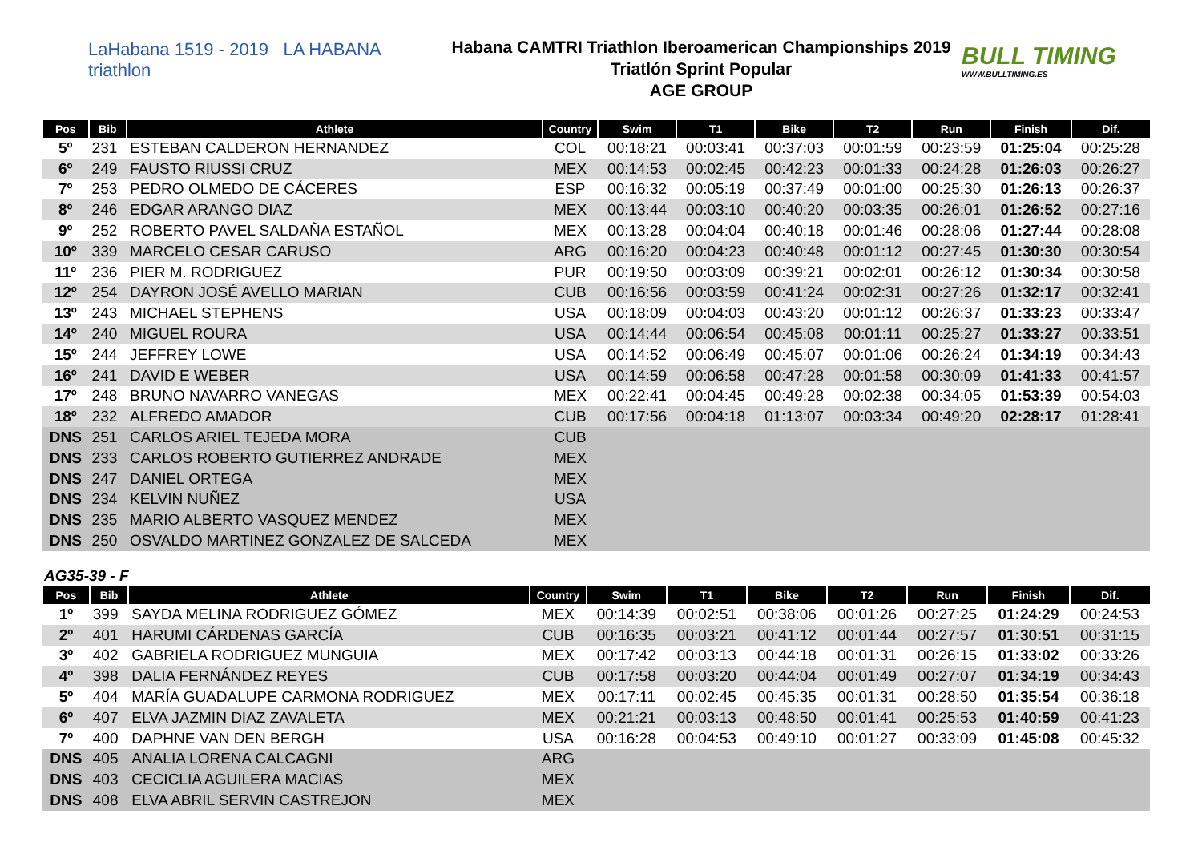LaHabana 1519 - 2019 LA HABANA triathlon
Habana CAMTRI Triathlon Iberoamerican Championships 2019
Triatlón Sprint Popular
AGE GROUP
BULL TIMING
WWW.BULLTIMING.ES
| Pos | Bib | Athlete | Country | Swim | T1 | Bike | T2 | Run | Finish | Dif. |
| --- | --- | --- | --- | --- | --- | --- | --- | --- | --- | --- |
| 5º | 231 | ESTEBAN CALDERON HERNANDEZ | COL | 00:18:21 | 00:03:41 | 00:37:03 | 00:01:59 | 00:23:59 | 01:25:04 | 00:25:28 |
| 6º | 249 | FAUSTO RIUSSI CRUZ | MEX | 00:14:53 | 00:02:45 | 00:42:23 | 00:01:33 | 00:24:28 | 01:26:03 | 00:26:27 |
| 7º | 253 | PEDRO OLMEDO DE CÁCERES | ESP | 00:16:32 | 00:05:19 | 00:37:49 | 00:01:00 | 00:25:30 | 01:26:13 | 00:26:37 |
| 8º | 246 | EDGAR ARANGO DIAZ | MEX | 00:13:44 | 00:03:10 | 00:40:20 | 00:03:35 | 00:26:01 | 01:26:52 | 00:27:16 |
| 9º | 252 | ROBERTO PAVEL SALDAÑA ESTAÑOL | MEX | 00:13:28 | 00:04:04 | 00:40:18 | 00:01:46 | 00:28:06 | 01:27:44 | 00:28:08 |
| 10º | 339 | MARCELO CESAR CARUSO | ARG | 00:16:20 | 00:04:23 | 00:40:48 | 00:01:12 | 00:27:45 | 01:30:30 | 00:30:54 |
| 11º | 236 | PIER M. RODRIGUEZ | PUR | 00:19:50 | 00:03:09 | 00:39:21 | 00:02:01 | 00:26:12 | 01:30:34 | 00:30:58 |
| 12º | 254 | DAYRON JOSÉ AVELLO MARIAN | CUB | 00:16:56 | 00:03:59 | 00:41:24 | 00:02:31 | 00:27:26 | 01:32:17 | 00:32:41 |
| 13º | 243 | MICHAEL STEPHENS | USA | 00:18:09 | 00:04:03 | 00:43:20 | 00:01:12 | 00:26:37 | 01:33:23 | 00:33:47 |
| 14º | 240 | MIGUEL ROURA | USA | 00:14:44 | 00:06:54 | 00:45:08 | 00:01:11 | 00:25:27 | 01:33:27 | 00:33:51 |
| 15º | 244 | JEFFREY LOWE | USA | 00:14:52 | 00:06:49 | 00:45:07 | 00:01:06 | 00:26:24 | 01:34:19 | 00:34:43 |
| 16º | 241 | DAVID E WEBER | USA | 00:14:59 | 00:06:58 | 00:47:28 | 00:01:58 | 00:30:09 | 01:41:33 | 00:41:57 |
| 17º | 248 | BRUNO NAVARRO VANEGAS | MEX | 00:22:41 | 00:04:45 | 00:49:28 | 00:02:38 | 00:34:05 | 01:53:39 | 00:54:03 |
| 18º | 232 | ALFREDO AMADOR | CUB | 00:17:56 | 00:04:18 | 01:13:07 | 00:03:34 | 00:49:20 | 02:28:17 | 01:28:41 |
| DNS | 251 | CARLOS ARIEL TEJEDA MORA | CUB | | | | | | | |
| DNS | 233 | CARLOS ROBERTO GUTIERREZ ANDRADE | MEX | | | | | | | |
| DNS | 247 | DANIEL ORTEGA | MEX | | | | | | | |
| DNS | 234 | KELVIN NUÑEZ | USA | | | | | | | |
| DNS | 235 | MARIO ALBERTO VASQUEZ MENDEZ | MEX | | | | | | | |
| DNS | 250 | OSVALDO MARTINEZ GONZALEZ DE SALCEDA | MEX | | | | | | | |
AG35-39 - F
| Pos | Bib | Athlete | Country | Swim | T1 | Bike | T2 | Run | Finish | Dif. |
| --- | --- | --- | --- | --- | --- | --- | --- | --- | --- | --- |
| 1º | 399 | SAYDA MELINA RODRIGUEZ GÓMEZ | MEX | 00:14:39 | 00:02:51 | 00:38:06 | 00:01:26 | 00:27:25 | 01:24:29 | 00:24:53 |
| 2º | 401 | HARUMI CÁRDENAS GARCÍA | CUB | 00:16:35 | 00:03:21 | 00:41:12 | 00:01:44 | 00:27:57 | 01:30:51 | 00:31:15 |
| 3º | 402 | GABRIELA RODRIGUEZ MUNGUIA | MEX | 00:17:42 | 00:03:13 | 00:44:18 | 00:01:31 | 00:26:15 | 01:33:02 | 00:33:26 |
| 4º | 398 | DALIA FERNÁNDEZ REYES | CUB | 00:17:58 | 00:03:20 | 00:44:04 | 00:01:49 | 00:27:07 | 01:34:19 | 00:34:43 |
| 5º | 404 | MARÍA GUADALUPE CARMONA RODRIGUEZ | MEX | 00:17:11 | 00:02:45 | 00:45:35 | 00:01:31 | 00:28:50 | 01:35:54 | 00:36:18 |
| 6º | 407 | ELVA JAZMIN DIAZ ZAVALETA | MEX | 00:21:21 | 00:03:13 | 00:48:50 | 00:01:41 | 00:25:53 | 01:40:59 | 00:41:23 |
| 7º | 400 | DAPHNE VAN DEN BERGH | USA | 00:16:28 | 00:04:53 | 00:49:10 | 00:01:27 | 00:33:09 | 01:45:08 | 00:45:32 |
| DNS | 405 | ANALIA LORENA CALCAGNI | ARG | | | | | | | |
| DNS | 403 | CECICLIA AGUILERA MACIAS | MEX | | | | | | | |
| DNS | 408 | ELVA ABRIL SERVIN CASTREJON | MEX | | | | | | | |